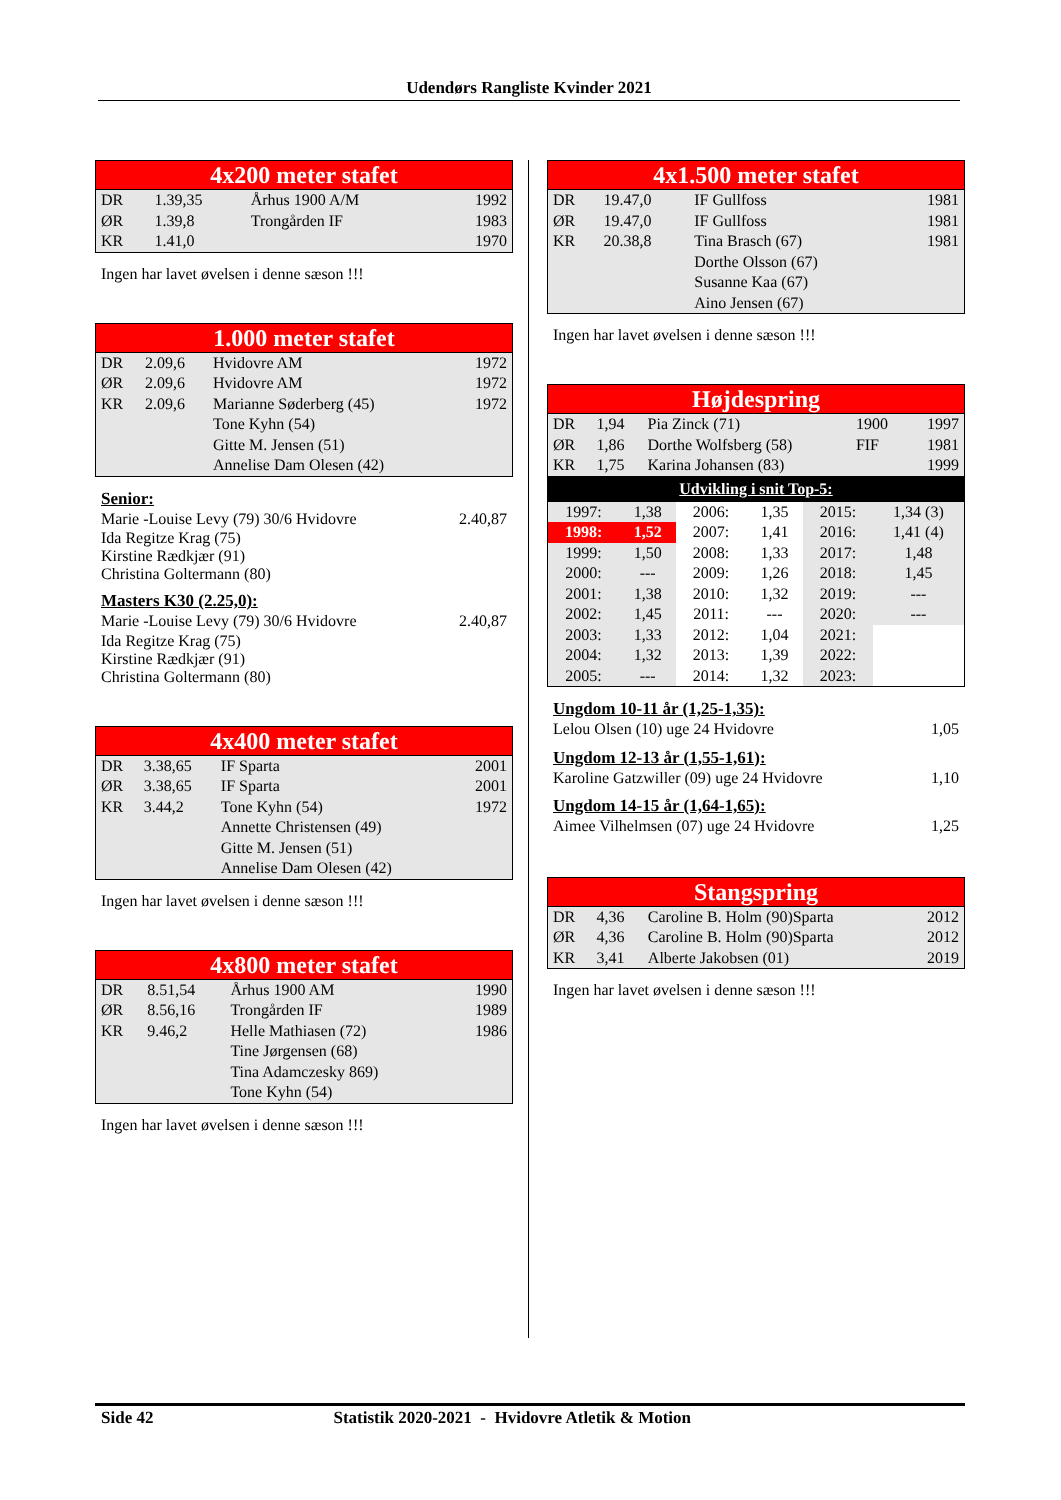Udendørs Rangliste Kvinder 2021
4x200 meter stafet
| DR | 1.39,35 | Århus 1900 A/M | 1992 |
| ØR | 1.39,8 | Trongården IF | 1983 |
| KR | 1.41,0 | | 1970 |
Ingen har lavet øvelsen i denne sæson !!!
1.000 meter stafet
| DR | 2.09,6 | Hvidovre AM | 1972 |
| ØR | 2.09,6 | Hvidovre AM | 1972 |
| KR | 2.09,6 | Marianne Søderberg (45) Tone Kyhn (54) Gitte M. Jensen (51) Annelise Dam Olesen (42) | 1972 |
Senior:
Marie -Louise Levy (79) 30/6 Hvidovre 2.40,87
Ida Regitze Krag (75)
Kirstine Rædkjær (91)
Christina Goltermann (80)
Masters K30 (2.25,0):
Marie -Louise Levy (79) 30/6 Hvidovre 2.40,87
Ida Regitze Krag (75)
Kirstine Rædkjær (91)
Christina Goltermann (80)
4x400 meter stafet
| DR | 3.38,65 | IF Sparta | 2001 |
| ØR | 3.38,65 | IF Sparta | 2001 |
| KR | 3.44,2 | Tone Kyhn (54) Annette Christensen (49) Gitte M. Jensen (51) Annelise Dam Olesen (42) | 1972 |
Ingen har lavet øvelsen i denne sæson !!!
4x800 meter stafet
| DR | 8.51,54 | Århus 1900 AM | 1990 |
| ØR | 8.56,16 | Trongården IF | 1989 |
| KR | 9.46,2 | Helle Mathiasen (72) Tine Jørgensen (68) Tina Adamczesky 869) Tone Kyhn (54) | 1986 |
Ingen har lavet øvelsen i denne sæson !!!
4x1.500 meter stafet
| DR | 19.47,0 | IF Gullfoss | 1981 |
| ØR | 19.47,0 | IF Gullfoss | 1981 |
| KR | 20.38,8 | Tina Brasch (67) Dorthe Olsson (67) Susanne Kaa (67) Aino Jensen (67) | 1981 |
Ingen har lavet øvelsen i denne sæson !!!
Højdespring
| DR | 1,94 | Pia Zinck (71) | 1900 | 1997 |
| ØR | 1,86 | Dorthe Wolfsberg (58) | FIF | 1981 |
| KR | 1,75 | Karina Johansen (83) | | 1999 |
Udvikling i snit Top-5:
| 1997: | 1,38 | 2006: | 1,35 | 2015: | 1,34 (3) |
| 1998: | 1,52 | 2007: | 1,41 | 2016: | 1,41 (4) |
| 1999: | 1,50 | 2008: | 1,33 | 2017: | 1,48 |
| 2000: | --- | 2009: | 1,26 | 2018: | 1,45 |
| 2001: | 1,38 | 2010: | 1,32 | 2019: | --- |
| 2002: | 1,45 | 2011: | --- | 2020: | --- |
| 2003: | 1,33 | 2012: | 1,04 | 2021: | |
| 2004: | 1,32 | 2013: | 1,39 | 2022: | |
| 2005: | --- | 2014: | 1,32 | 2023: | |
Ungdom 10-11 år (1,25-1,35):
Lelou Olsen (10) uge 24 Hvidovre 1,05
Ungdom 12-13 år (1,55-1,61):
Karoline Gatzwiller (09) uge 24 Hvidovre 1,10
Ungdom 14-15 år (1,64-1,65):
Aimee Vilhelmsen (07) uge 24 Hvidovre 1,25
Stangspring
| DR | 4,36 | Caroline B. Holm (90)Sparta | 2012 |
| ØR | 4,36 | Caroline B. Holm (90)Sparta | 2012 |
| KR | 3,41 | Alberte Jakobsen (01) | 2019 |
Ingen har lavet øvelsen i denne sæson !!!
Side 42 Statistik 2020-2021 - Hvidovre Atletik & Motion